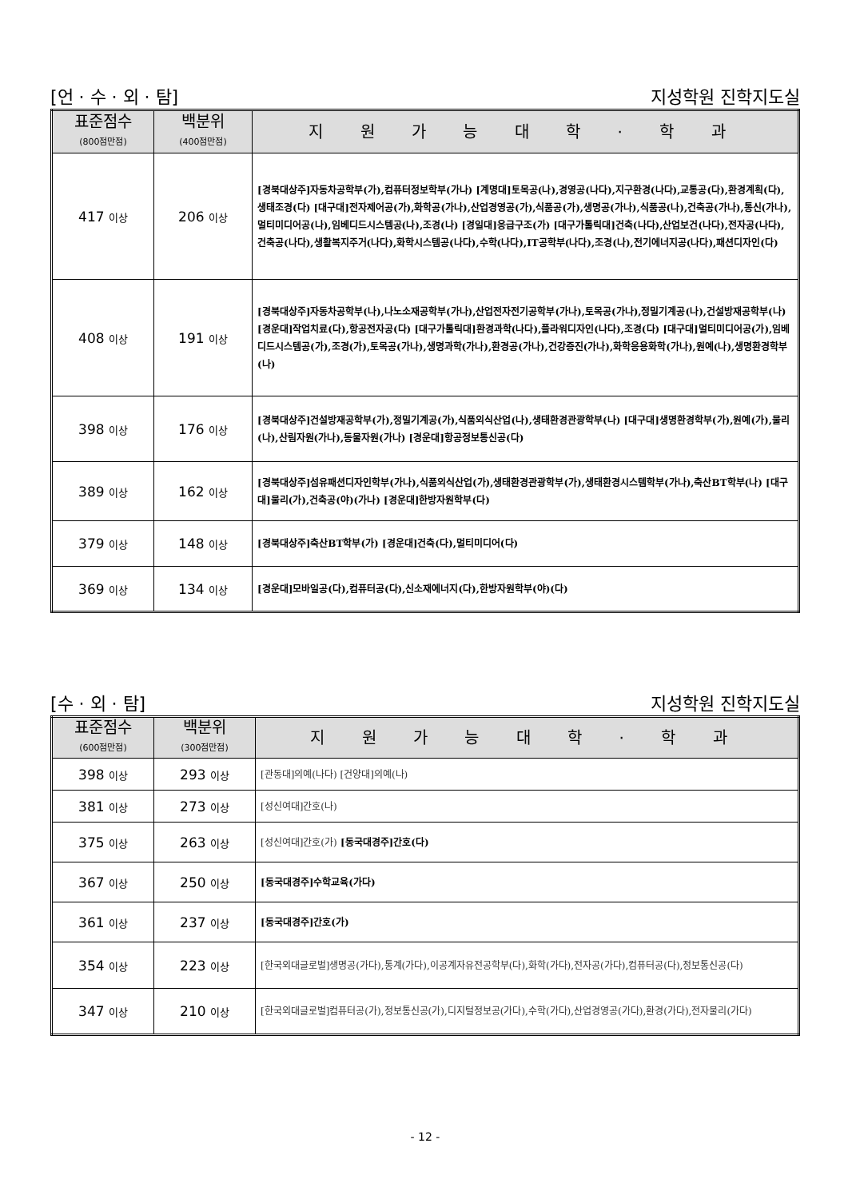[언 · 수 · 외 · 탐] 지성학원 진학지도실
| 표준점수 (800점만점) | 백분위 (400점만점) | 지 원 가 능 대 학 · 학 과 |
| --- | --- | --- |
| 417 이상 | 206 이상 | [경북대상주]자동차공학부(가),컴퓨터정보학부(가나) [계명대]토목공(나),경영공(나다),지구환경(나다),교통공(다),환경계획(다),생태조경(다) [대구대]전자제어공(가),화학공(가나),산업경영공(가),식품공(가),생명공(가나),식품공(나),건축공(가나),통신(가나),멀티미디어공(나),임베디드시스템공(나),조경(나) [경일대]응급구조(가) [대구가톨릭대]건축(나다),산업보건(나다),전자공(나다),건축공(나다),생활복지주거(나다),화학시스템공(나다),수학(나다),IT공학부(나다),조경(나),전기에너지공(나다),패션디자인(다) |
| 408 이상 | 191 이상 | [경북대상주]자동차공학부(나),나노소재공학부(가나),산업전자전기공학부(가나),토목공(가나),정밀기계공(나),건설방재공학부(나) [경운대]작업치료(다),항공전자공(다) [대구가톨릭대]환경과학(나다),플라워디자인(나다),조경(다) [대구대]멀티미디어공(가),임베디드시스템공(가),조경(가),토목공(가나),생명과학(가나),환경공(가나),건강증진(가나),화학응용화학(가나),원예(나),생명환경학부(나) |
| 398 이상 | 176 이상 | [경북대상주]건설방재공학부(가),정밀기계공(가),식품외식산업(나),생태환경관광학부(나) [대구대]생명환경학부(가),원예(가),물리(나),산림자원(가나),동물자원(가나) [경운대]항공정보통신공(다) |
| 389 이상 | 162 이상 | [경북대상주]섬유패션디자인학부(가나),식품외식산업(가),생태환경관광학부(가),생태환경시스템학부(가나),축산BT학부(나) [대구대]물리(가),건축공(야)(가나) [경운대]한방자원학부(다) |
| 379 이상 | 148 이상 | [경북대상주]축산BT학부(가) [경운대]건축(다),멀티미디어(다) |
| 369 이상 | 134 이상 | [경운대]모바일공(다),컴퓨터공(다),신소재에너지(다),한방자원학부(야)(다) |
[수 · 외 · 탐] 지성학원 진학지도실
| 표준점수 (600점만점) | 백분위 (300점만점) | 지 원 가 능 대 학 · 학 과 |
| --- | --- | --- |
| 398 이상 | 293 이상 | [관동대]의예(나다) [건양대]의예(나) |
| 381 이상 | 273 이상 | [성신여대]간호(나) |
| 375 이상 | 263 이상 | [성신여대]간호(가) [동국대경주]간호(다) |
| 367 이상 | 250 이상 | [동국대경주]수학교육(가다) |
| 361 이상 | 237 이상 | [동국대경주]간호(가) |
| 354 이상 | 223 이상 | [한국외대글로벌]생명공(가다),통계(가다),이공계자유전공학부(다),화학(가다),전자공(가다),컴퓨터공(다),정보통신공(다) |
| 347 이상 | 210 이상 | [한국외대글로벌]컴퓨터공(가),정보통신공(가),디지털정보공(가다),수학(가다),산업경영공(가다),환경(가다),전자물리(가다) |
- 12 -